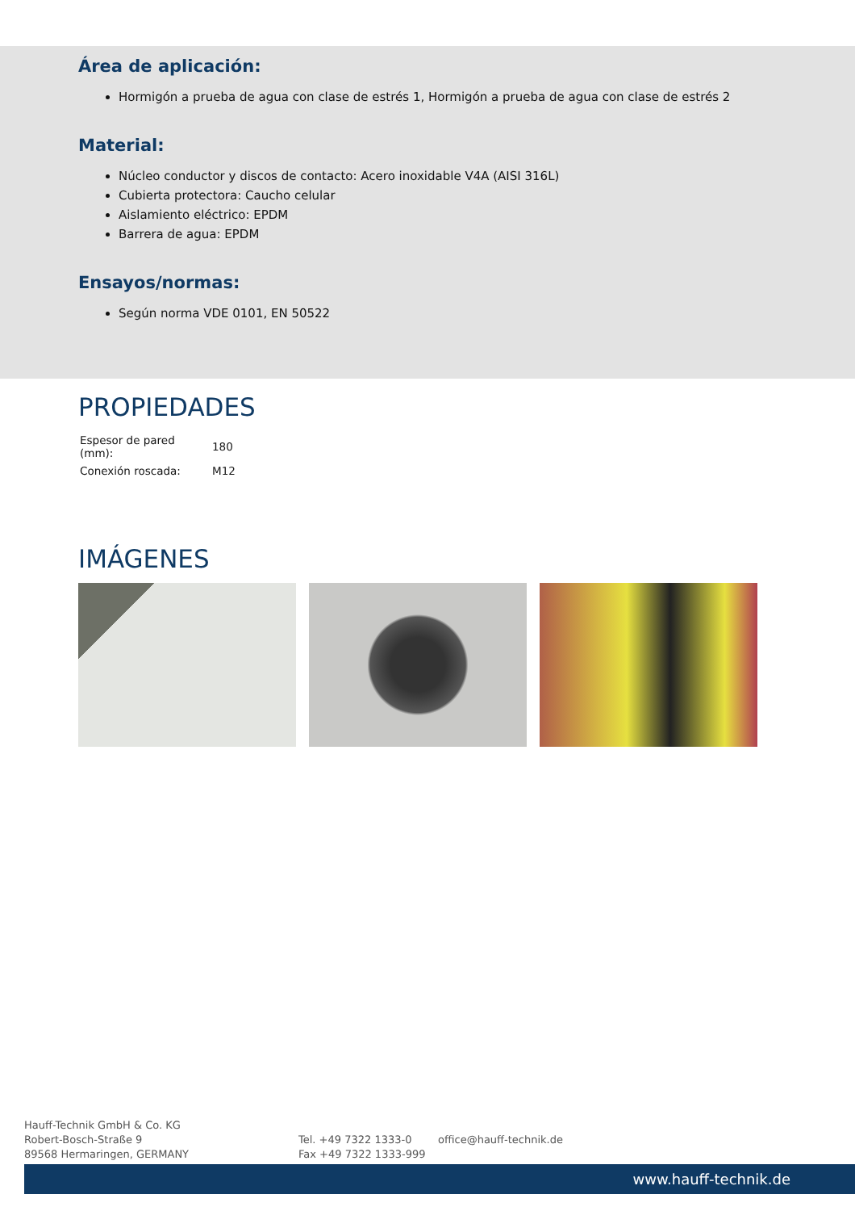Área de aplicación:
Hormigón a prueba de agua con clase de estrés 1, Hormigón a prueba de agua con clase de estrés 2
Material:
Núcleo conductor y discos de contacto: Acero inoxidable V4A (AISI 316L)
Cubierta protectora: Caucho celular
Aislamiento eléctrico: EPDM
Barrera de agua: EPDM
Ensayos/normas:
Según norma VDE 0101, EN 50522
PROPIEDADES
| Espesor de pared (mm): | 180 |
| Conexión roscada: | M12 |
IMÁGENES
Hauff-Technik GmbH & Co. KG
Robert-Bosch-Straße 9
89568 Hermaringen, GERMANY
Tel. +49 7322 1333-0
Fax +49 7322 1333-999
office@hauff-technik.de
www.hauff-technik.de